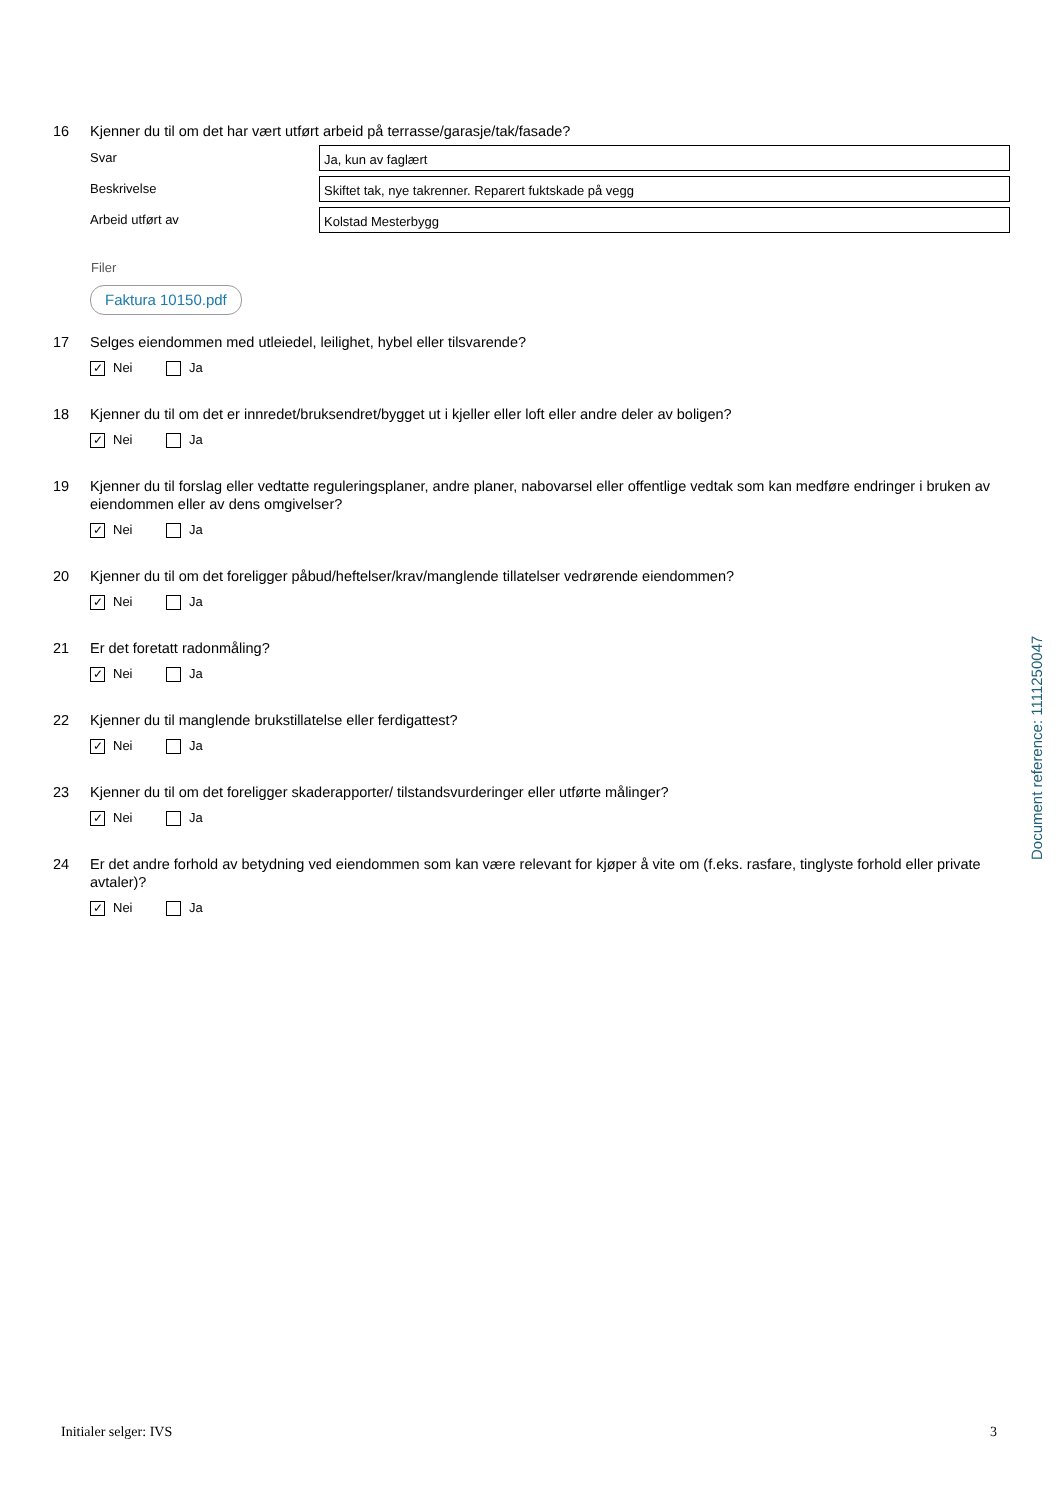16 Kjenner du til om det har vært utført arbeid på terrasse/garasje/tak/fasade?
Svar
Ja, kun av faglært
Beskrivelse
Skiftet tak, nye takrenner. Reparert fuktskade på vegg
Arbeid utført av
Kolstad Mesterbygg
Filer
Faktura 10150.pdf
17 Selges eiendommen med utleiedel, leilighet, hybel eller tilsvarende?
✓ Nei Ja
18 Kjenner du til om det er innredet/bruksendret/bygget ut i kjeller eller loft eller andre deler av boligen?
✓ Nei Ja
19 Kjenner du til forslag eller vedtatte reguleringsplaner, andre planer, nabovarsel eller offentlige vedtak som kan medføre endringer i bruken av eiendommen eller av dens omgivelser?
✓ Nei Ja
20 Kjenner du til om det foreligger påbud/heftelser/krav/manglende tillatelser vedrørende eiendommen?
✓ Nei Ja
21 Er det foretatt radonmåling?
✓ Nei Ja
22 Kjenner du til manglende brukstillatelse eller ferdigattest?
✓ Nei Ja
23 Kjenner du til om det foreligger skaderapporter/ tilstandsvurderinger eller utførte målinger?
✓ Nei Ja
24 Er det andre forhold av betydning ved eiendommen som kan være relevant for kjøper å vite om (f.eks. rasfare, tinglyste forhold eller private avtaler)?
✓ Nei Ja
Document reference: 1111250047
Initialer selger: IVS 3